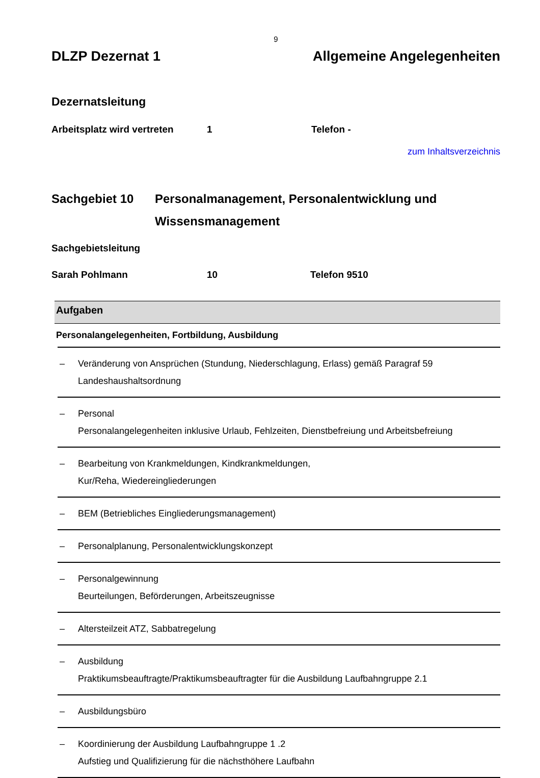9
DLZP Dezernat 1 Allgemeine Angelegenheiten
Dezernatsleitung
Arbeitsplatz wird vertreten 1 Telefon -
zum Inhaltsverzeichnis
Sachgebiet 10 Personalmanagement, Personalentwicklung und
Wissensmanagement
Sachgebietsleitung
Sarah Pohlmann 10 Telefon 9510
| Aufgaben |
| --- |
| Personalangelegenheiten, Fortbildung, Ausbildung |
| – Veränderung von Ansprüchen (Stundung, Niederschlagung, Erlass) gemäß Paragraf 59 Landeshaushaltsordnung |
| – Personal Personalangelegenheiten inklusive Urlaub, Fehlzeiten, Dienstbefreiung und Arbeitsbefreiung |
| – Bearbeitung von Krankmeldungen, Kindkrankmeldungen, Kur/Reha, Wiedereingliederungen |
| – BEM (Betriebliches Eingliederungsmanagement) |
| – Personalplanung, Personalentwicklungskonzept |
| – Personalgewinnung Beurteilungen, Beförderungen, Arbeitszeugnisse |
| – Altersteilzeit ATZ, Sabbatregelung |
| – Ausbildung Praktikumsbeauftragte/Praktikumsbeauftragter für die Ausbildung Laufbahngruppe 2.1 |
| – Ausbildungsbüro |
| – Koordinierung der Ausbildung Laufbahngruppe 1 .2 Aufstieg und Qualifizierung für die nächsthöhere Laufbahn |